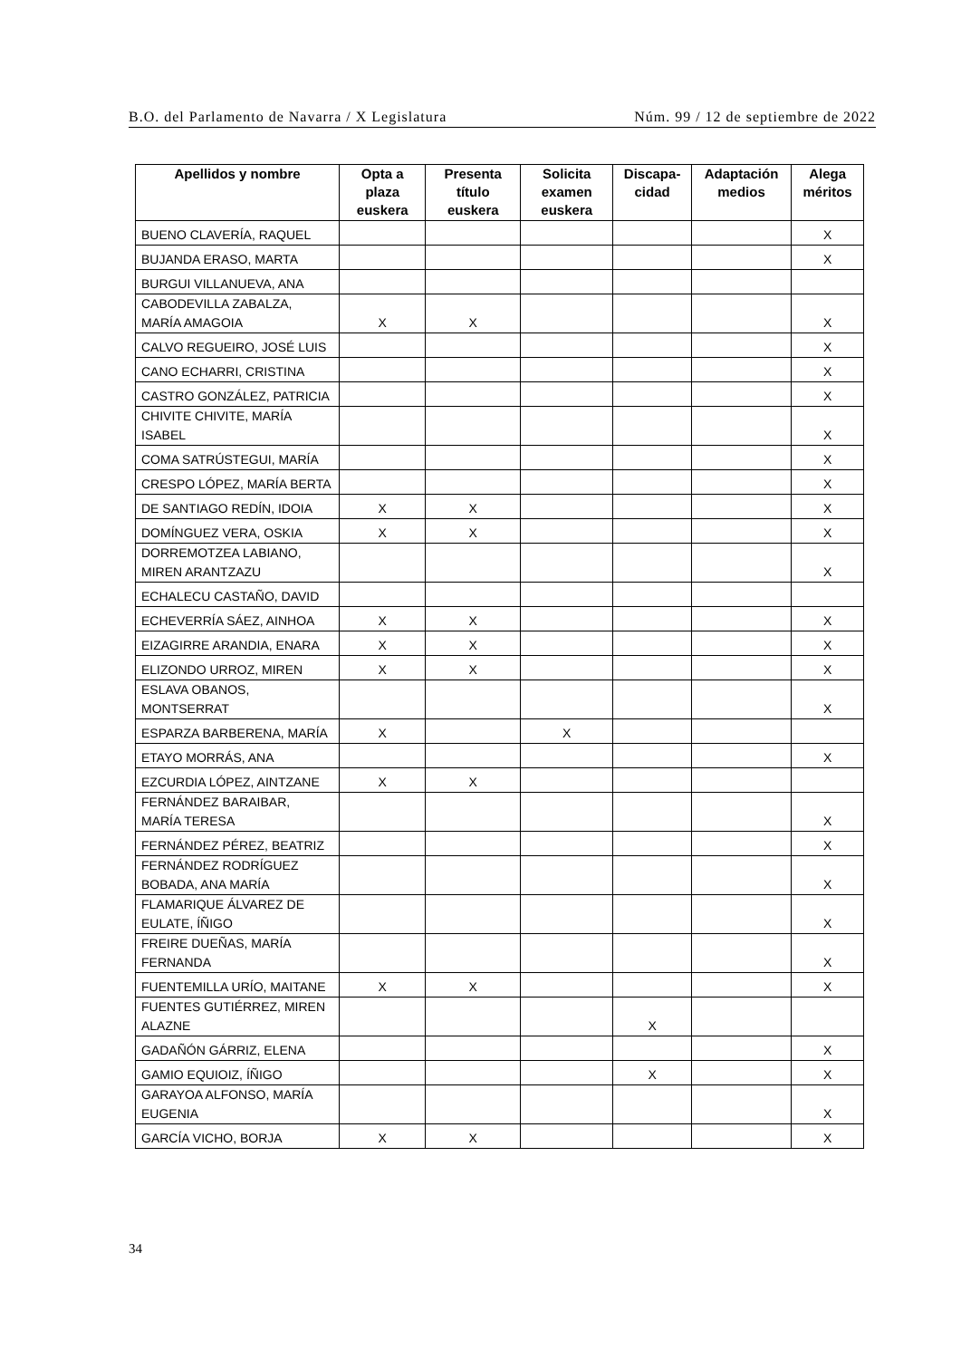B.O. del Parlamento de Navarra / X Legislatura Núm. 99 / 12 de septiembre de 2022
| Apellidos y nombre | Opta a plaza euskera | Presenta título euskera | Solicita examen euskera | Discapa-cidad | Adaptación medios | Alega méritos |
| --- | --- | --- | --- | --- | --- | --- |
| BUENO CLAVERÍA, RAQUEL | | | | | | X |
| BUJANDA ERASO, MARTA | | | | | | X |
| BURGUI VILLANUEVA, ANA | | | | | | |
| CABODEVILLA ZABALZA, MARÍA AMAGOIA | X | X | | | | X |
| CALVO REGUEIRO, JOSÉ LUIS | | | | | | X |
| CANO ECHARRI, CRISTINA | | | | | | X |
| CASTRO GONZÁLEZ, PATRICIA | | | | | | X |
| CHIVITE CHIVITE, MARÍA ISABEL | | | | | | X |
| COMA SATRÚSTEGUI, MARÍA | | | | | | X |
| CRESPO LÓPEZ, MARÍA BERTA | | | | | | X |
| DE SANTIAGO REDÍN, IDOIA | X | X | | | | X |
| DOMÍNGUEZ VERA, OSKIA | X | X | | | | X |
| DORREMOTZEA LABIANO, MIREN ARANTZAZU | | | | | | X |
| ECHALECU CASTAÑO, DAVID | | | | | | |
| ECHEVERRÍA SÁEZ, AINHOA | X | X | | | | X |
| EIZAGIRRE ARANDIA, ENARA | X | X | | | | X |
| ELIZONDO URROZ, MIREN | X | X | | | | X |
| ESLAVA OBANOS, MONTSERRAT | | | | | | X |
| ESPARZA BARBERENA, MARÍA | X | | X | | | |
| ETAYO MORRÁS, ANA | | | | | | X |
| EZCURDIA LÓPEZ, AINTZANE | X | X | | | | |
| FERNÁNDEZ BARAIBAR, MARÍA TERESA | | | | | | X |
| FERNÁNDEZ PÉREZ, BEATRIZ | | | | | | X |
| FERNÁNDEZ RODRÍGUEZ BOBADA, ANA MARÍA | | | | | | X |
| FLAMARIQUE ÁLVAREZ DE EULATE, ÍÑIGO | | | | | | X |
| FREIRE DUEÑAS, MARÍA FERNANDA | | | | | | X |
| FUENTEMILLA URÍO, MAITANE | X | X | | | | X |
| FUENTES GUTIÉRREZ, MIREN ALAZNE | | | | X | | |
| GADAÑÓN GÁRRIZ, ELENA | | | | | | X |
| GAMIO EQUIOIZ, ÍÑIGO | | | | X | | X |
| GARAYOA ALFONSO, MARÍA EUGENIA | | | | | | X |
| GARCÍA VICHO, BORJA | X | X | | | | X |
34